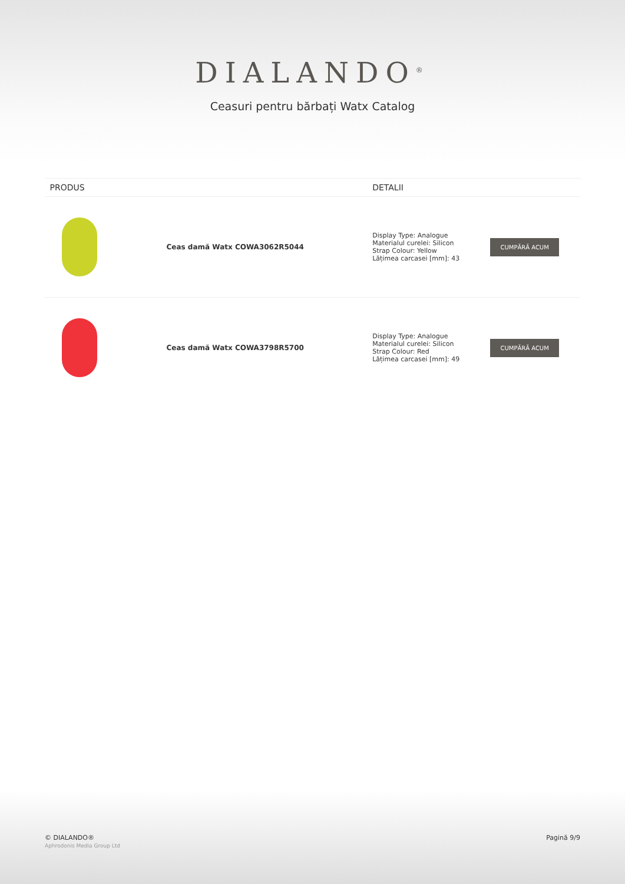DIALANDO<sup>®</sup>
Ceasuri pentru bărbați Watx Catalog
| PRODUS | | DETALII | |
| --- | --- | --- | --- |
| | Ceas damă Watx COWA3062R5044 | Display Type: Analogue Materialul curelei: Silicon Strap Colour: Yellow Lățimea carcasei [mm]: 43 | CUMPĂRĂ ACUM |
| | Ceas damă Watx COWA3798R5700 | Display Type: Analogue Materialul curelei: Silicon Strap Colour: Red Lățimea carcasei [mm]: 49 | CUMPĂRĂ ACUM |
© DIALANDO®
Aphrodonis Media Group Ltd
Pagină 9/9